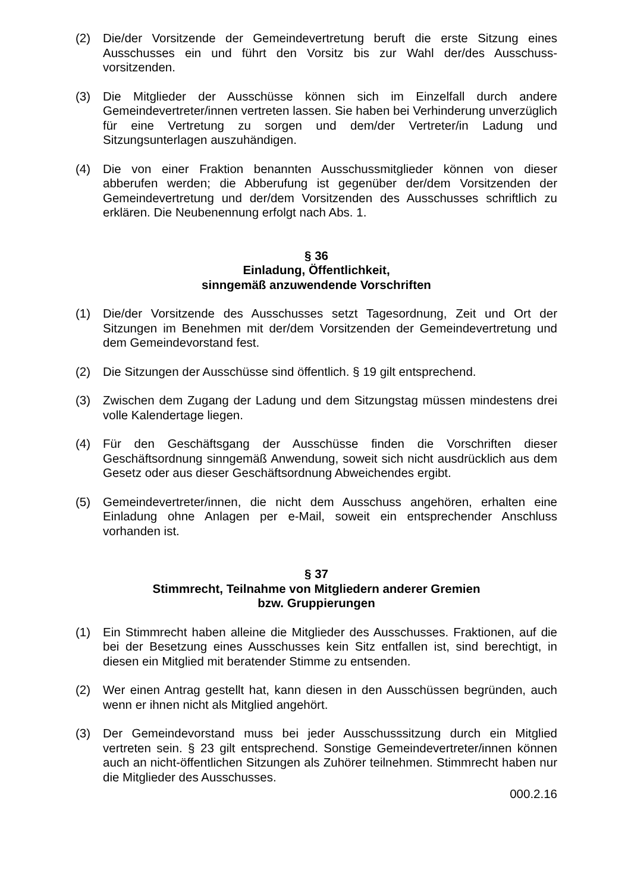(2) Die/der Vorsitzende der Gemeindevertretung beruft die erste Sitzung eines Ausschusses ein und führt den Vorsitz bis zur Wahl der/des Ausschuss-vorsitzenden.
(3) Die Mitglieder der Ausschüsse können sich im Einzelfall durch andere Gemeindevertreter/innen vertreten lassen. Sie haben bei Verhinderung unverzüglich für eine Vertretung zu sorgen und dem/der Vertreter/in Ladung und Sitzungsunterlagen auszuhändigen.
(4) Die von einer Fraktion benannten Ausschussmitglieder können von dieser abberufen werden; die Abberufung ist gegenüber der/dem Vorsitzenden der Gemeindevertretung und der/dem Vorsitzenden des Ausschusses schriftlich zu erklären. Die Neubenennung erfolgt nach Abs. 1.
§ 36
Einladung, Öffentlichkeit,
sinngemäß anzuwendende Vorschriften
(1) Die/der Vorsitzende des Ausschusses setzt Tagesordnung, Zeit und Ort der Sitzungen im Benehmen mit der/dem Vorsitzenden der Gemeindevertretung und dem Gemeindevorstand fest.
(2) Die Sitzungen der Ausschüsse sind öffentlich. § 19 gilt entsprechend.
(3) Zwischen dem Zugang der Ladung und dem Sitzungstag müssen mindestens drei volle Kalendertage liegen.
(4) Für den Geschäftsgang der Ausschüsse finden die Vorschriften dieser Geschäftsordnung sinngemäß Anwendung, soweit sich nicht ausdrücklich aus dem Gesetz oder aus dieser Geschäftsordnung Abweichendes ergibt.
(5) Gemeindevertreter/innen, die nicht dem Ausschuss angehören, erhalten eine Einladung ohne Anlagen per e-Mail, soweit ein entsprechender Anschluss vorhanden ist.
§ 37
Stimmrecht, Teilnahme von Mitgliedern anderer Gremien
bzw. Gruppierungen
(1) Ein Stimmrecht haben alleine die Mitglieder des Ausschusses. Fraktionen, auf die bei der Besetzung eines Ausschusses kein Sitz entfallen ist, sind berechtigt, in diesen ein Mitglied mit beratender Stimme zu entsenden.
(2) Wer einen Antrag gestellt hat, kann diesen in den Ausschüssen begründen, auch wenn er ihnen nicht als Mitglied angehört.
(3) Der Gemeindevorstand muss bei jeder Ausschusssitzung durch ein Mitglied vertreten sein. § 23 gilt entsprechend. Sonstige Gemeindevertreter/innen können auch an nicht-öffentlichen Sitzungen als Zuhörer teilnehmen. Stimmrecht haben nur die Mitglieder des Ausschusses.
000.2.16